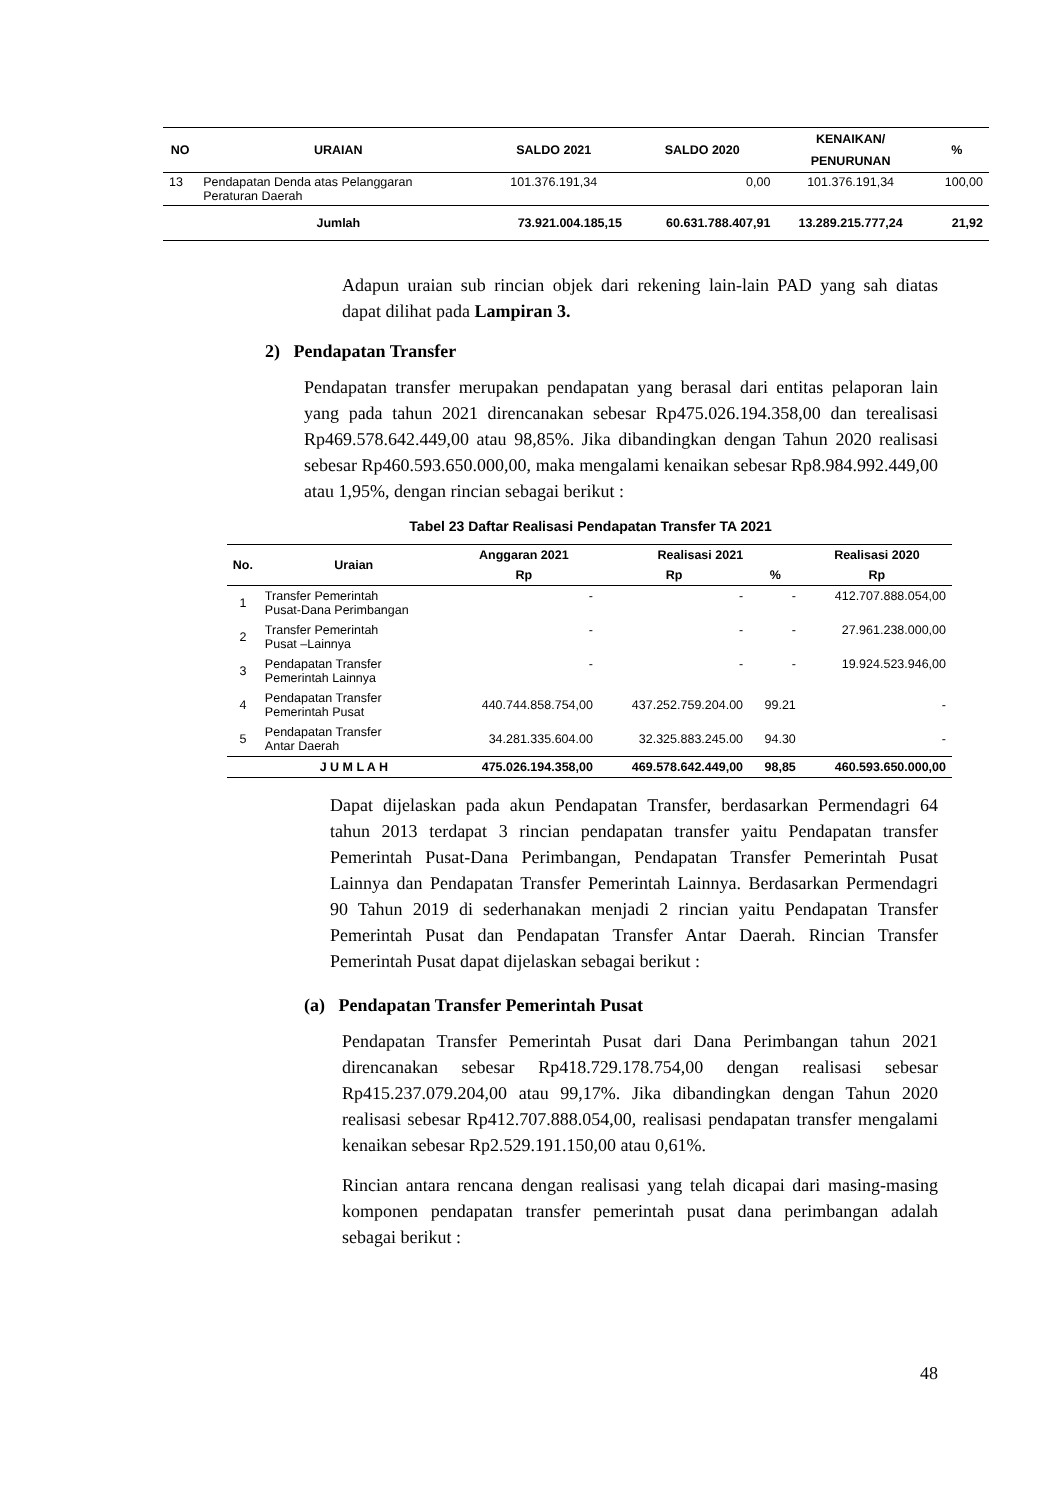| NO | URAIAN | SALDO 2021 | SALDO 2020 | KENAIKAN/ | % |
| --- | --- | --- | --- | --- | --- |
| | | | | PENURUNAN | |
| 13 | Pendapatan Denda atas Pelanggaran Peraturan Daerah | 101.376.191,34 | 0,00 | 101.376.191,34 | 100,00 |
| | Jumlah | 73.921.004.185,15 | 60.631.788.407,91 | 13.289.215.777,24 | 21,92 |
Adapun uraian sub rincian objek dari rekening lain-lain PAD yang sah diatas dapat dilihat pada Lampiran 3.
2) Pendapatan Transfer
Pendapatan transfer merupakan pendapatan yang berasal dari entitas pelaporan lain yang pada tahun 2021 direncanakan sebesar Rp475.026.194.358,00 dan terealisasi Rp469.578.642.449,00 atau 98,85%. Jika dibandingkan dengan Tahun 2020 realisasi sebesar Rp460.593.650.000,00, maka mengalami kenaikan sebesar Rp8.984.992.449,00 atau 1,95%, dengan rincian sebagai berikut :
Tabel 23 Daftar Realisasi Pendapatan Transfer TA 2021
| No. | Uraian | Anggaran 2021 | Realisasi 2021 | | Realisasi 2020 |
| --- | --- | --- | --- | --- | --- |
| | | Rp | Rp | % | Rp |
| 1 | Transfer Pemerintah Pusat-Dana Perimbangan | - | - | - | 412.707.888.054,00 |
| 2 | Transfer Pemerintah Pusat –Lainnya | - | - | - | 27.961.238.000,00 |
| 3 | Pendapatan Transfer Pemerintah Lainnya | - | - | - | 19.924.523.946,00 |
| 4 | Pendapatan Transfer Pemerintah Pusat | 440.744.858.754,00 | 437.252.759.204.00 | 99.21 | - |
| 5 | Pendapatan Transfer Antar Daerah | 34.281.335.604.00 | 32.325.883.245.00 | 94.30 | - |
| | J U M L A H | 475.026.194.358,00 | 469.578.642.449,00 | 98,85 | 460.593.650.000,00 |
Dapat dijelaskan pada akun Pendapatan Transfer, berdasarkan Permendagri 64 tahun 2013 terdapat 3 rincian pendapatan transfer yaitu Pendapatan transfer Pemerintah Pusat-Dana Perimbangan, Pendapatan Transfer Pemerintah Pusat Lainnya dan Pendapatan Transfer Pemerintah Lainnya. Berdasarkan Permendagri 90 Tahun 2019 di sederhanakan menjadi 2 rincian yaitu Pendapatan Transfer Pemerintah Pusat dan Pendapatan Transfer Antar Daerah. Rincian Transfer Pemerintah Pusat dapat dijelaskan sebagai berikut :
(a) Pendapatan Transfer Pemerintah Pusat
Pendapatan Transfer Pemerintah Pusat dari Dana Perimbangan tahun 2021 direncanakan sebesar Rp418.729.178.754,00 dengan realisasi sebesar Rp415.237.079.204,00 atau 99,17%. Jika dibandingkan dengan Tahun 2020 realisasi sebesar Rp412.707.888.054,00, realisasi pendapatan transfer mengalami kenaikan sebesar Rp2.529.191.150,00 atau 0,61%.
Rincian antara rencana dengan realisasi yang telah dicapai dari masing-masing komponen pendapatan transfer pemerintah pusat dana perimbangan adalah sebagai berikut :
48